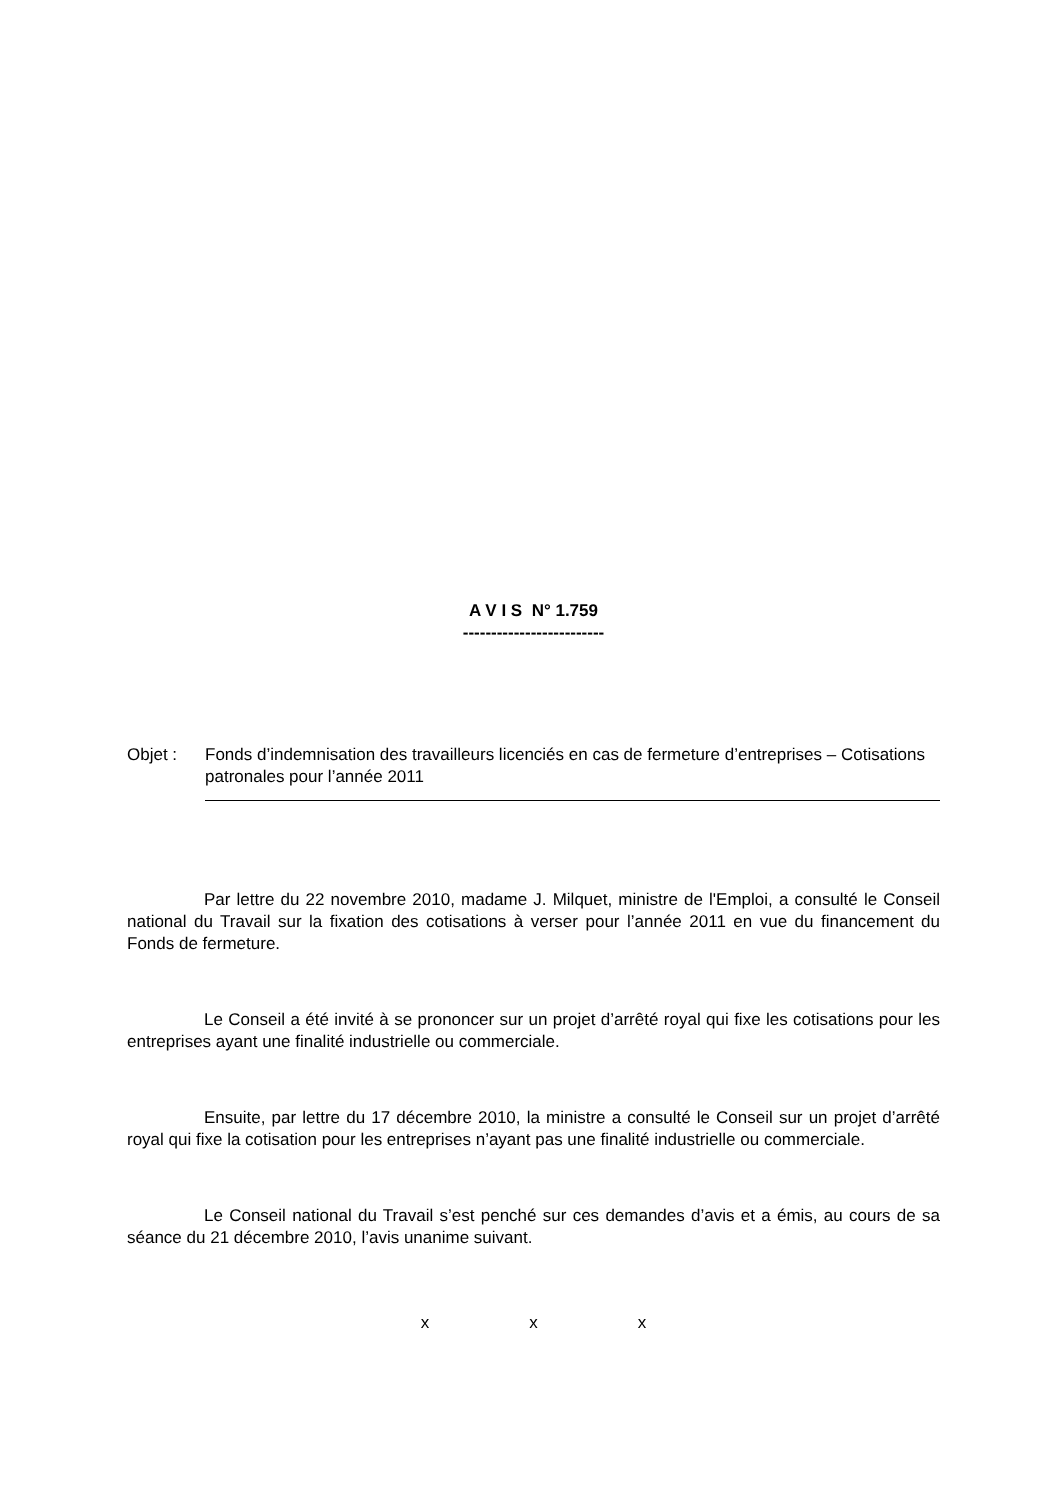A V I S N° 1.759
-------------------------
Objet : Fonds d’indemnisation des travailleurs licenciés en cas de fermeture d’entreprises – Cotisations patronales pour l’année 2011
Par lettre du 22 novembre 2010, madame J. Milquet, ministre de l'Emploi, a consulté le Conseil national du Travail sur la fixation des cotisations à verser pour l’année 2011 en vue du financement du Fonds de fermeture.
Le Conseil a été invité à se prononcer sur un projet d’arrêté royal qui fixe les cotisations pour les entreprises ayant une finalité industrielle ou commerciale.
Ensuite, par lettre du 17 décembre 2010, la ministre a consulté le Conseil sur un projet d’arrêté royal qui fixe la cotisation pour les entreprises n’ayant pas une finalité industrielle ou commerciale.
Le Conseil national du Travail s’est penché sur ces demandes d’avis et a émis, au cours de sa séance du 21 décembre 2010, l’avis unanime suivant.
x x x